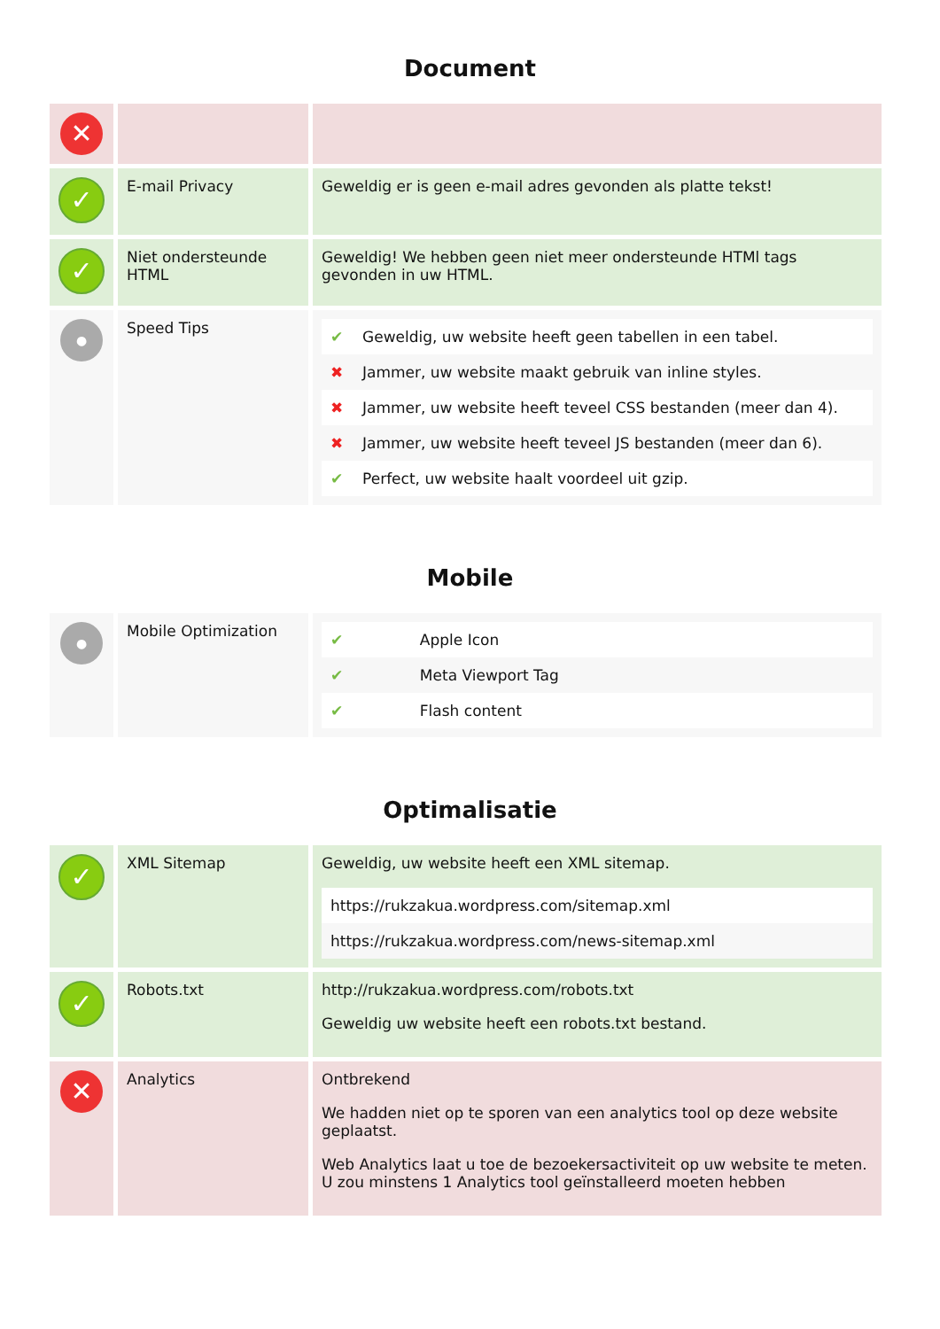Document
| ✕ | | |
| ✓ | E-mail Privacy | Geweldig er is geen e-mail adres gevonden als platte tekst! |
| ✓ | Niet ondersteunde HTML | Geweldig! We hebben geen niet meer ondersteunde HTMl tags gevonden in uw HTML. |
| ● | Speed Tips | / ✔ / Geweldig, uw website heeft geen tabellen in een tabel. / / ✖ / Jammer, uw website maakt gebruik van inline styles. / / ✖ / Jammer, uw website heeft teveel CSS bestanden (meer dan 4). / / ✖ / Jammer, uw website heeft teveel JS bestanden (meer dan 6). / / ✔ / Perfect, uw website haalt voordeel uit gzip. / |
Mobile
| ● | Mobile Optimization | / ✔ / Apple Icon / / ✔ / Meta Viewport Tag / / ✔ / Flash content / |
Optimalisatie
| ✓ | XML Sitemap | Geweldig, uw website heeft een XML sitemap. / https://rukzakua.wordpress.com/sitemap.xml / / https://rukzakua.wordpress.com/news-sitemap.xml / |
| ✓ | Robots.txt | http://rukzakua.wordpress.com/robots.txt Geweldig uw website heeft een robots.txt bestand. |
| ✕ | Analytics | Ontbrekend We hadden niet op te sporen van een analytics tool op deze website geplaatst. Web Analytics laat u toe de bezoekersactiviteit op uw website te meten. U zou minstens 1 Analytics tool geïnstalleerd moeten hebben |